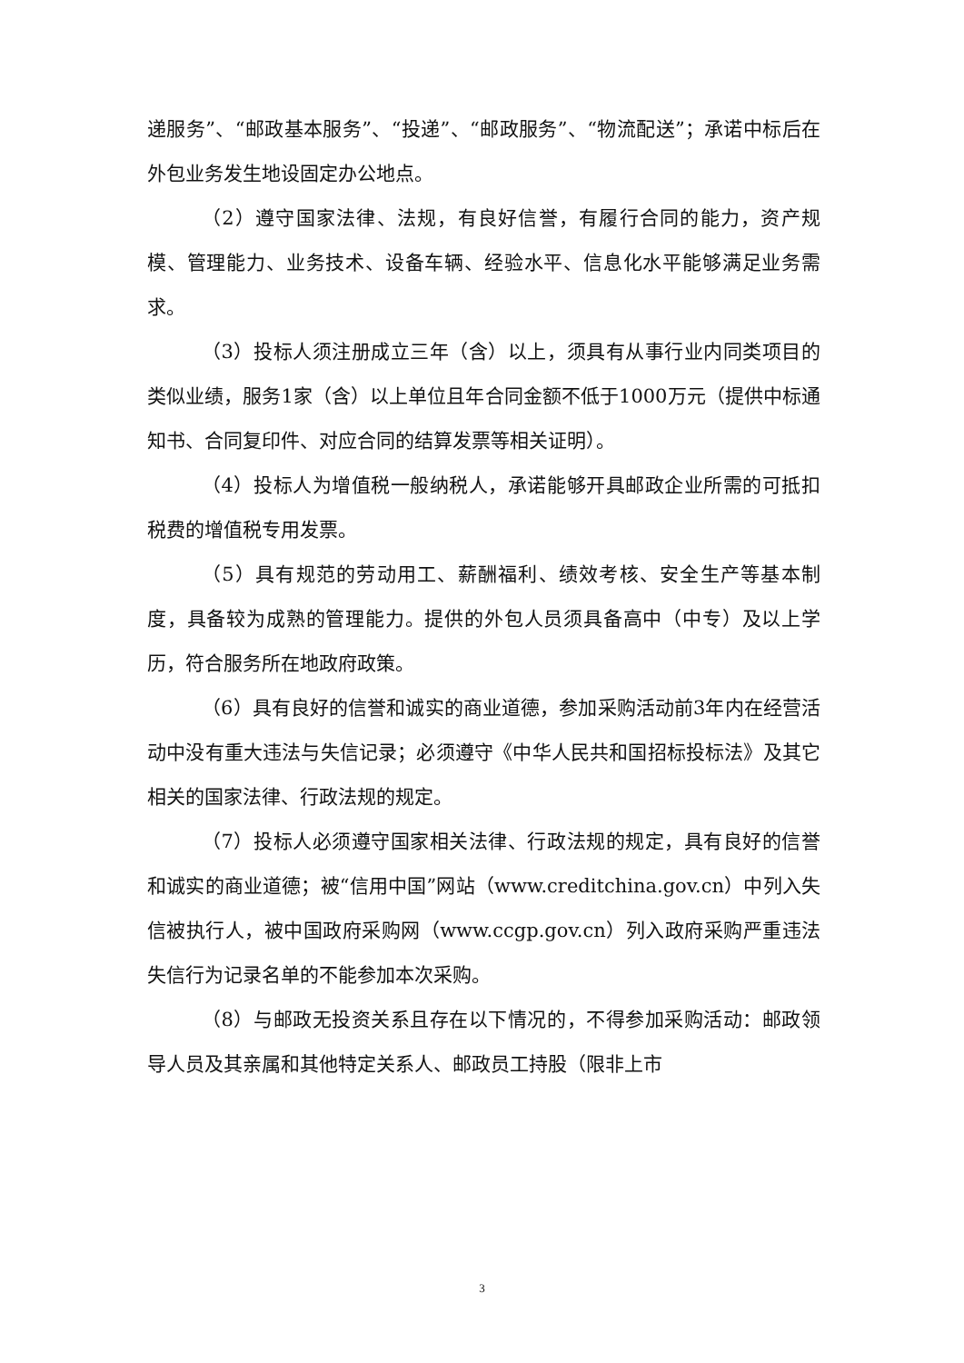递服务”、“邮政基本服务”、“投递”、“邮政服务”、“物流配送”；承诺中标后在外包业务发生地设固定办公地点。
（2）遵守国家法律、法规，有良好信誉，有履行合同的能力，资产规模、管理能力、业务技术、设备车辆、经验水平、信息化水平能够满足业务需求。
（3）投标人须注册成立三年（含）以上，须具有从事行业内同类项目的类似业绩，服务1家（含）以上单位且年合同金额不低于1000万元（提供中标通知书、合同复印件、对应合同的结算发票等相关证明）。
（4）投标人为增值税一般纳税人，承诺能够开具邮政企业所需的可抵扣税费的增值税专用发票。
（5）具有规范的劳动用工、薪酬福利、绩效考核、安全生产等基本制度，具备较为成熟的管理能力。提供的外包人员须具备高中（中专）及以上学历，符合服务所在地政府政策。
（6）具有良好的信誉和诚实的商业道德，参加采购活动前3年内在经营活动中没有重大违法与失信记录；必须遵守《中华人民共和国招标投标法》及其它相关的国家法律、行政法规的规定。
（7）投标人必须遵守国家相关法律、行政法规的规定，具有良好的信誉和诚实的商业道德；被“信用中国”网站（www.creditchina.gov.cn）中列入失信被执行人，被中国政府采购网（www.ccgp.gov.cn）列入政府采购严重违法失信行为记录名单的不能参加本次采购。
（8）与邮政无投资关系且存在以下情况的，不得参加采购活动：邮政领导人员及其亲属和其他特定关系人、邮政员工持股（限非上市
3